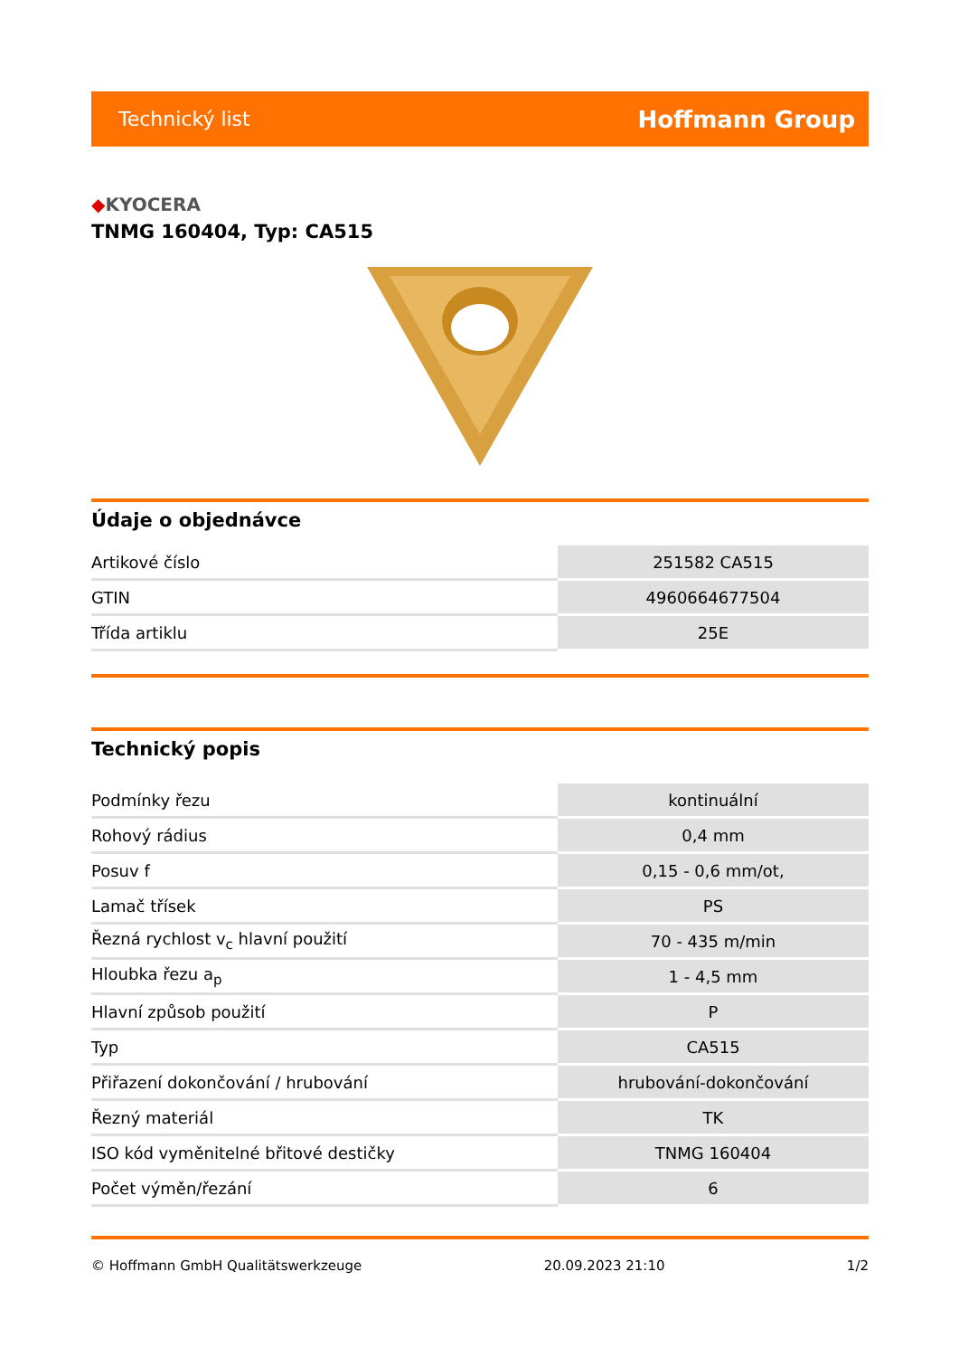Technický list Hoffmann Group
◆KYOCERA
TNMG 160404, Typ: CA515
Údaje o objednávce
| Artikové číslo | 251582 CA515 |
| GTIN | 4960664677504 |
| Třída artiklu | 25E |
Technický popis
| Podmínky řezu | kontinuální |
| Rohový rádius | 0,4 mm |
| Posuv f | 0,15 - 0,6 mm/ot, |
| Lamač třísek | PS |
| Řezná rychlost v<sub>c</sub> hlavní použití | 70 - 435 m/min |
| Hloubka řezu a<sub>p</sub> | 1 - 4,5 mm |
| Hlavní způsob použití | P |
| Typ | CA515 |
| Přiřazení dokončování / hrubování | hrubování-dokončování |
| Řezný materiál | TK |
| ISO kód vyměnitelné břitové destičky | TNMG 160404 |
| Počet výměn/řezání | 6 |
© Hoffmann GmbH Qualitätswerkzeuge 20.09.2023 21:10 1/2